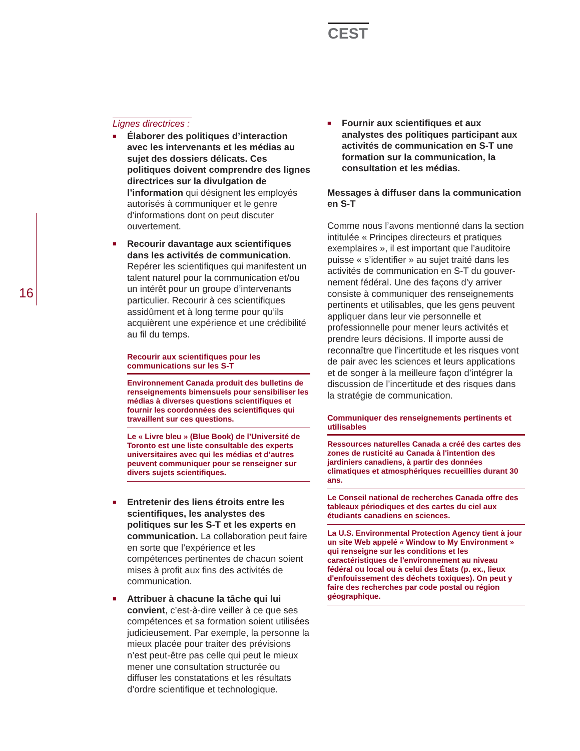CEST
16
Lignes directrices :
■
Élaborer des politiques d’interaction avec les intervenants et les médias au sujet des dossiers délicats. Ces politiques doivent comprendre des lignes directrices sur la divulgation de l’information qui désignent les employés autorisés à communiquer et le genre d’informations dont on peut discuter ouvertement.
■
Recourir davantage aux scientifiques dans les activités de communication. Repérer les scientifiques qui manifestent un talent naturel pour la communication et/ou un intérêt pour un groupe d’intervenants particulier. Recourir à ces scientifiques assidûment et à long terme pour qu’ils acquièrent une expérience et une crédibilité au fil du temps.
Recourir aux scientifiques pour les communications sur les S-T
Environnement Canada produit des bulletins de renseignements bimensuels pour sensibiliser les médias à diverses questions scientifiques et fournir les coordonnées des scientifiques qui travaillent sur ces questions.
Le « Livre bleu » (Blue Book) de l’Université de Toronto est une liste consultable des experts universitaires avec qui les médias et d’autres peuvent communiquer pour se renseigner sur divers sujets scientifiques.
■
Entretenir des liens étroits entre les scientifiques, les analystes des politiques sur les S-T et les experts en communication. La collaboration peut faire en sorte que l’expérience et les compétences pertinentes de chacun soient mises à profit aux fins des activités de communication.
■
Attribuer à chacune la tâche qui lui convient, c’est-à-dire veiller à ce que ses compétences et sa formation soient utilisées judicieusement. Par exemple, la personne la mieux placée pour traiter des prévisions n’est peut-être pas celle qui peut le mieux mener une consultation structurée ou diffuser les constatations et les résultats d’ordre scientifique et technologique.
■
Fournir aux scientifiques et aux analystes des politiques participant aux activités de communication en S-T une formation sur la communication, la consultation et les médias.
Messages à diffuser dans la communication en S-T
Comme nous l’avons mentionné dans la section intitulée « Principes directeurs et pratiques exemplaires », il est important que l’auditoire puisse « s’identifier » au sujet traité dans les activités de communication en S-T du gouver-nement fédéral. Une des façons d’y arriver consiste à communiquer des renseignements pertinents et utilisables, que les gens peuvent appliquer dans leur vie personnelle et professionnelle pour mener leurs activités et prendre leurs décisions. Il importe aussi de reconnaître que l’incertitude et les risques vont de pair avec les sciences et leurs applications et de songer à la meilleure façon d’intégrer la discussion de l’incertitude et des risques dans la stratégie de communication.
Communiquer des renseignements pertinents et utilisables
Ressources naturelles Canada a créé des cartes des zones de rusticité au Canada à l'intention des jardiniers canadiens, à partir des données climatiques et atmosphériques recueillies durant 30 ans.
Le Conseil national de recherches Canada offre des tableaux périodiques et des cartes du ciel aux étudiants canadiens en sciences.
La U.S. Environmental Protection Agency tient à jour un site Web appelé « Window to My Environment » qui renseigne sur les conditions et les caractéristiques de l'environnement au niveau fédéral ou local ou à celui des États (p. ex., lieux d'enfouissement des déchets toxiques). On peut y faire des recherches par code postal ou région géographique.